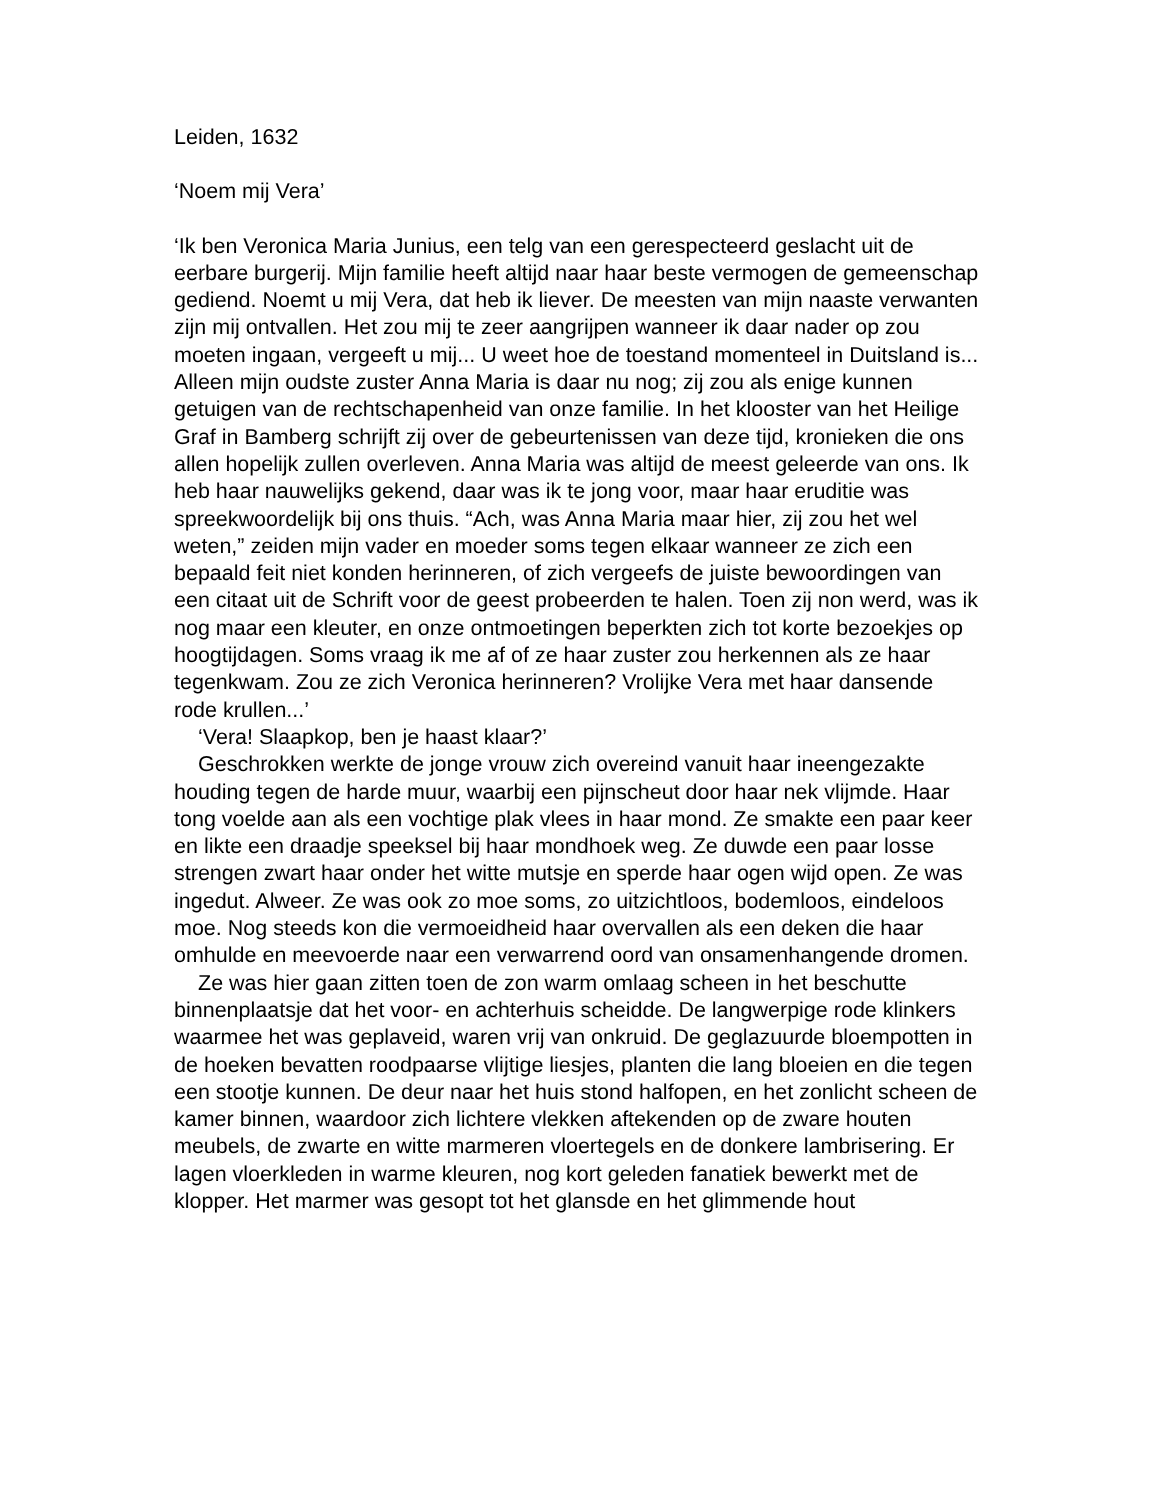Leiden, 1632
‘Noem mij Vera’
‘Ik ben Veronica Maria Junius, een telg van een gerespecteerd geslacht uit de eerbare burgerij. Mijn familie heeft altijd naar haar beste vermogen de gemeenschap gediend. Noemt u mij Vera, dat heb ik liever. De meesten van mijn naaste verwanten zijn mij ontvallen. Het zou mij te zeer aangrijpen wanneer ik daar nader op zou moeten ingaan, vergeeft u mij... U weet hoe de toestand momenteel in Duitsland is... Alleen mijn oudste zuster Anna Maria is daar nu nog; zij zou als enige kunnen getuigen van de rechtschapenheid van onze familie. In het klooster van het Heilige Graf in Bamberg schrijft zij over de gebeurtenissen van deze tijd, kronieken die ons allen hopelijk zullen overleven. Anna Maria was altijd de meest geleerde van ons. Ik heb haar nauwelijks gekend, daar was ik te jong voor, maar haar eruditie was spreekwoordelijk bij ons thuis. “Ach, was Anna Maria maar hier, zij zou het wel weten,” zeiden mijn vader en moeder soms tegen elkaar wanneer ze zich een bepaald feit niet konden herinneren, of zich vergeefs de juiste bewoordingen van een citaat uit de Schrift voor de geest probeerden te halen. Toen zij non werd, was ik nog maar een kleuter, en onze ontmoetingen beperkten zich tot korte bezoekjes op hoogtijdagen. Soms vraag ik me af of ze haar zuster zou herkennen als ze haar tegenkwam. Zou ze zich Veronica herinneren? Vrolijke Vera met haar dansende rode krullen...’
‘Vera! Slaapkop, ben je haast klaar?’
Geschrokken werkte de jonge vrouw zich overeind vanuit haar ineengezakte houding tegen de harde muur, waarbij een pijnscheut door haar nek vlijmde. Haar tong voelde aan als een vochtige plak vlees in haar mond. Ze smakte een paar keer en likte een draadje speeksel bij haar mondhoek weg. Ze duwde een paar losse strengen zwart haar onder het witte mutsje en sperde haar ogen wijd open. Ze was ingedut. Alweer. Ze was ook zo moe soms, zo uitzichtloos, bodemloos, eindeloos moe. Nog steeds kon die vermoeidheid haar overvallen als een deken die haar omhulde en meevoerde naar een verwarrend oord van onsamenhangende dromen.
Ze was hier gaan zitten toen de zon warm omlaag scheen in het beschutte binnenplaatsje dat het voor- en achterhuis scheidde. De langwerpige rode klinkers waarmee het was geplaveid, waren vrij van onkruid. De geglazuurde bloempotten in de hoeken bevatten roodpaarse vlijtige liesjes, planten die lang bloeien en die tegen een stootje kunnen. De deur naar het huis stond halfopen, en het zonlicht scheen de kamer binnen, waardoor zich lichtere vlekken aftekenden op de zware houten meubels, de zwarte en witte marmeren vloertegels en de donkere lambrisering. Er lagen vloerkleden in warme kleuren, nog kort geleden fanatiek bewerkt met de klopper. Het marmer was gesopt tot het glansde en het glimmende hout